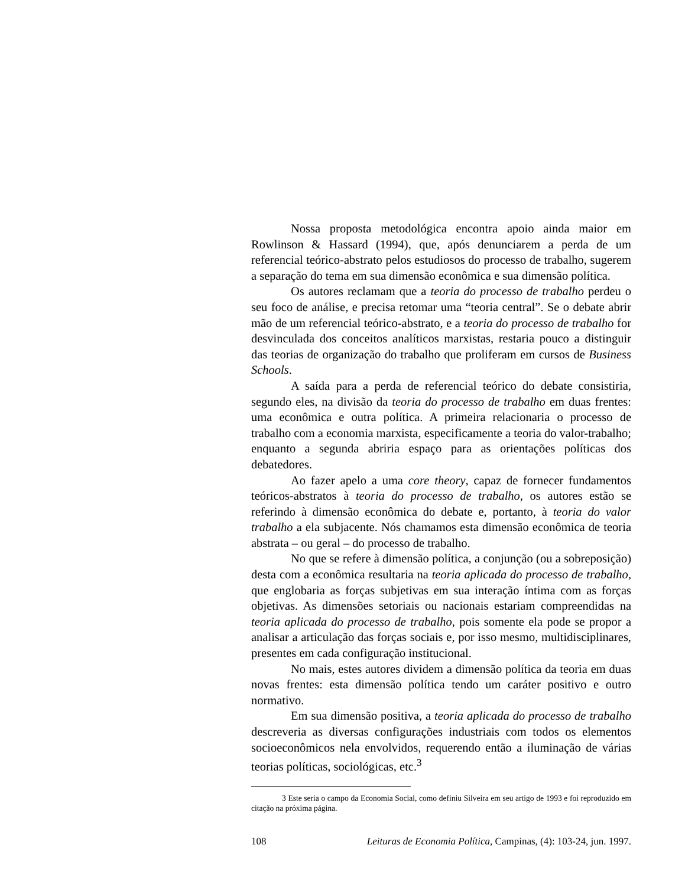Nossa proposta metodológica encontra apoio ainda maior em Rowlinson & Hassard (1994), que, após denunciarem a perda de um referencial teórico-abstrato pelos estudiosos do processo de trabalho, sugerem a separação do tema em sua dimensão econômica e sua dimensão política.
Os autores reclamam que a teoria do processo de trabalho perdeu o seu foco de análise, e precisa retomar uma “teoria central”. Se o debate abrir mão de um referencial teórico-abstrato, e a teoria do processo de trabalho for desvinculada dos conceitos analíticos marxistas, restaria pouco a distinguir das teorias de organização do trabalho que proliferam em cursos de Business Schools.
A saída para a perda de referencial teórico do debate consistiria, segundo eles, na divisão da teoria do processo de trabalho em duas frentes: uma econômica e outra política. A primeira relacionaria o processo de trabalho com a economia marxista, especificamente a teoria do valor-trabalho; enquanto a segunda abriria espaço para as orientações políticas dos debatedores.
Ao fazer apelo a uma core theory, capaz de fornecer fundamentos teóricos-abstratos à teoria do processo de trabalho, os autores estão se referindo à dimensão econômica do debate e, portanto, à teoria do valor trabalho a ela subjacente. Nós chamamos esta dimensão econômica de teoria abstrata – ou geral – do processo de trabalho.
No que se refere à dimensão política, a conjunção (ou a sobreposição) desta com a econômica resultaria na teoria aplicada do processo de trabalho, que englobaria as forças subjetivas em sua interação íntima com as forças objetivas. As dimensões setoriais ou nacionais estariam compreendidas na teoria aplicada do processo de trabalho, pois somente ela pode se propor a analisar a articulação das forças sociais e, por isso mesmo, multidisciplinares, presentes em cada configuração institucional.
No mais, estes autores dividem a dimensão política da teoria em duas novas frentes: esta dimensão política tendo um caráter positivo e outro normativo.
Em sua dimensão positiva, a teoria aplicada do processo de trabalho descreveria as diversas configurações industriais com todos os elementos socioeconômicos nela envolvidos, requerendo então a iluminação de várias teorias políticas, sociológicas, etc.<sup>3</sup>
3 Este seria o campo da Economia Social, como definiu Silveira em seu artigo de 1993 e foi reproduzido em citação na próxima página.
108 Leituras de Economia Política, Campinas, (4): 103-24, jun. 1997.